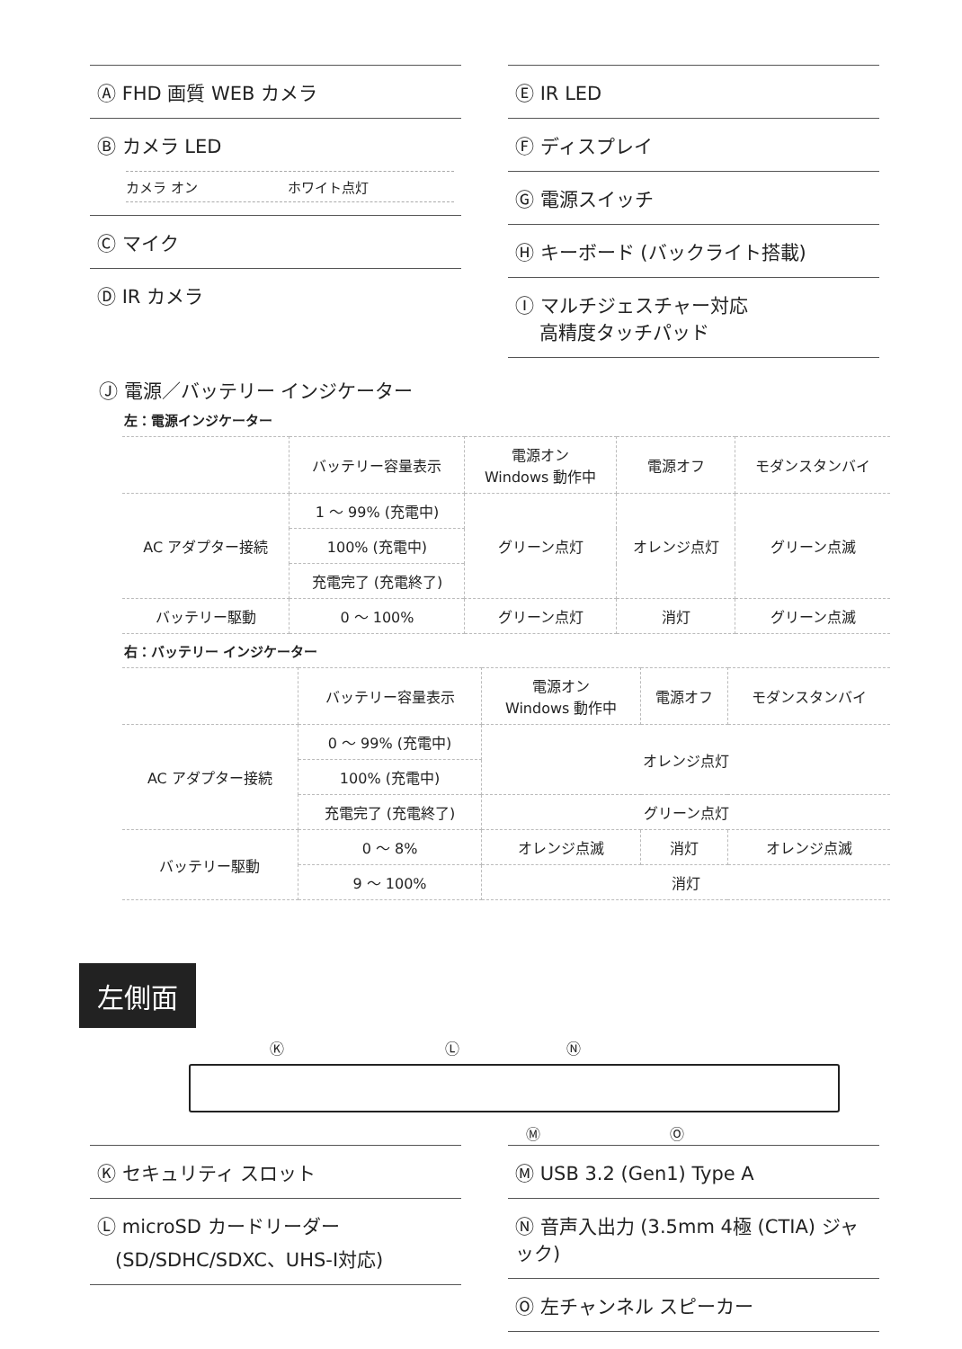Ⓐ FHD 画質 WEB カメラ
Ⓑ カメラ LED
カメラ オン ホワイト点灯
Ⓒ マイク
Ⓓ IR カメラ
Ⓔ IR LED
Ⓕ ディスプレイ
Ⓖ 電源スイッチ
Ⓗ キーボード (バックライト搭載)
Ⓘ マルチジェスチャー対応
高精度タッチパッド
Ⓙ 電源／バッテリー インジケーター
左：電源インジケーター
| | バッテリー容量表示 | 電源オン Windows 動作中 | 電源オフ | モダンスタンバイ |
| --- | --- | --- | --- | --- |
| AC アダプター接続 | 1 ～ 99% (充電中) | グリーン点灯 | オレンジ点灯 | グリーン点滅 |
| | 100% (充電中) | | | |
| | 充電完了 (充電終了) | | | |
| バッテリー駆動 | 0 ～ 100% | グリーン点灯 | 消灯 | グリーン点滅 |
右：バッテリー インジケーター
| | バッテリー容量表示 | 電源オン Windows 動作中 | 電源オフ | モダンスタンバイ |
| --- | --- | --- | --- | --- |
| AC アダプター接続 | 0 ～ 99% (充電中) | オレンジ点灯 | | |
| | 100% (充電中) | | | |
| | 充電完了 (充電終了) | グリーン点灯 | | |
| バッテリー駆動 | 0 ～ 8% | オレンジ点滅 | 消灯 | オレンジ点滅 |
| | 9 ～ 100% | 消灯 | | |
左側面
Ⓚ Ⓛ Ⓝ
Ⓜ Ⓞ
Ⓚ セキュリティ スロット
Ⓛ microSD カードリーダー
(SD/SDHC/SDXC、UHS-I対応)
Ⓜ USB 3.2 (Gen1) Type A
Ⓝ 音声入出力 (3.5mm 4極 (CTIA) ジャック)
Ⓞ 左チャンネル スピーカー